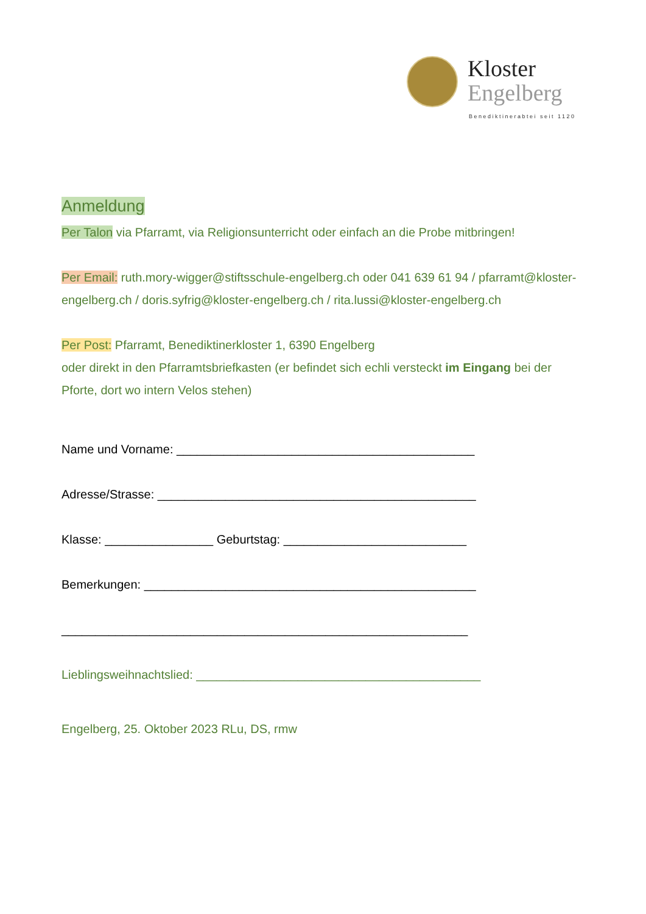Kloster
Engelberg
Benediktinerabtei seit 1120
Anmeldung
Per Talon via Pfarramt, via Religionsunterricht oder einfach an die Probe mitbringen!
Per Email: ruth.mory-wigger@stiftsschule-engelberg.ch oder 041 639 61 94 / pfarramt@kloster-engelberg.ch / doris.syfrig@kloster-engelberg.ch / rita.lussi@kloster-engelberg.ch
Per Post: Pfarramt, Benediktinerkloster 1, 6390 Engelberg
oder direkt in den Pfarramtsbriefkasten (er befindet sich echli versteckt im Eingang bei der Pforte, dort wo intern Velos stehen)
Name und Vorname: ____________________________________________
Adresse/Strasse: _______________________________________________
Klasse: ________________ Geburtstag: ___________________________
Bemerkungen: _________________________________________________
____________________________________________________________
Lieblingsweihnachtslied: __________________________________________
Engelberg, 25. Oktober 2023 RLu, DS, rmw